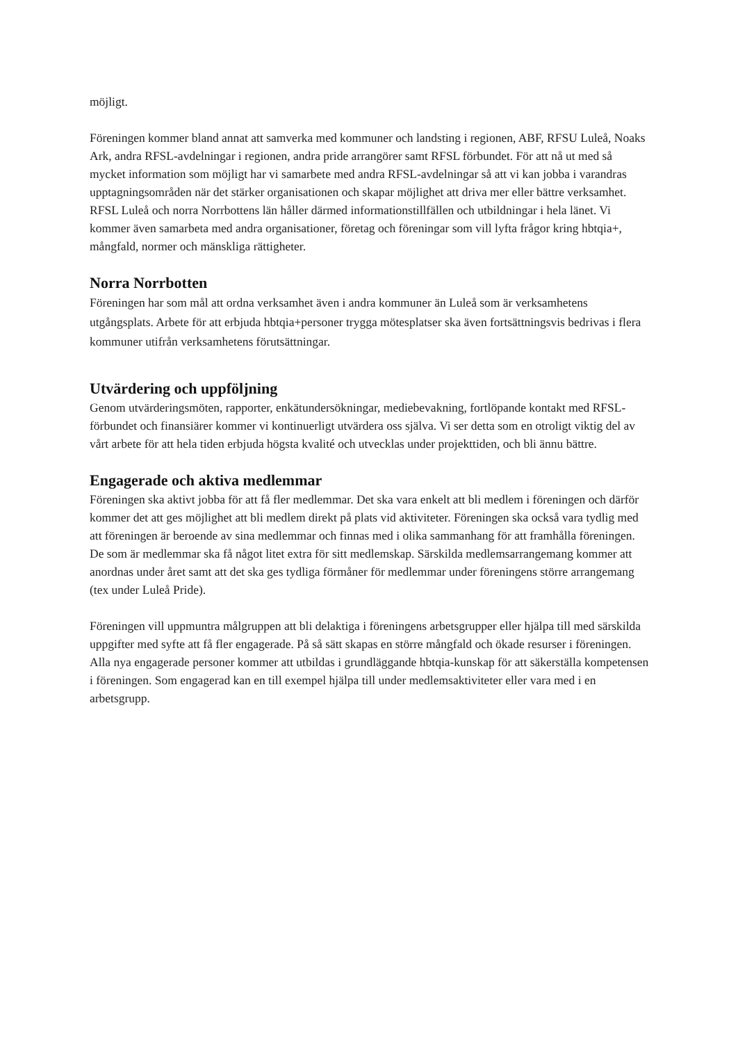möjligt.
Föreningen kommer bland annat att samverka med kommuner och landsting i regionen, ABF, RFSU Luleå, Noaks Ark, andra RFSL-avdelningar i regionen, andra pride arrangörer samt RFSL förbundet. För att nå ut med så mycket information som möjligt har vi samarbete med andra RFSL-avdelningar så att vi kan jobba i varandras upptagningsområden när det stärker organisationen och skapar möjlighet att driva mer eller bättre verksamhet. RFSL Luleå och norra Norrbottens län håller därmed informationstillfällen och utbildningar i hela länet. Vi kommer även samarbeta med andra organisationer, företag och föreningar som vill lyfta frågor kring hbtqia+, mångfald, normer och mänskliga rättigheter.
Norra Norrbotten
Föreningen har som mål att ordna verksamhet även i andra kommuner än Luleå som är verksamhetens utgångsplats. Arbete för att erbjuda hbtqia+personer trygga mötesplatser ska även fortsättningsvis bedrivas i flera kommuner utifrån verksamhetens förutsättningar.
Utvärdering och uppföljning
Genom utvärderingsmöten, rapporter, enkätundersökningar, mediebevakning, fortlöpande kontakt med RFSL-förbundet och finansiärer kommer vi kontinuerligt utvärdera oss själva. Vi ser detta som en otroligt viktig del av vårt arbete för att hela tiden erbjuda högsta kvalité och utvecklas under projekttiden, och bli ännu bättre.
Engagerade och aktiva medlemmar
Föreningen ska aktivt jobba för att få fler medlemmar. Det ska vara enkelt att bli medlem i föreningen och därför kommer det att ges möjlighet att bli medlem direkt på plats vid aktiviteter. Föreningen ska också vara tydlig med att föreningen är beroende av sina medlemmar och finnas med i olika sammanhang för att framhålla föreningen. De som är medlemmar ska få något litet extra för sitt medlemskap. Särskilda medlemsarrangemang kommer att anordnas under året samt att det ska ges tydliga förmåner för medlemmar under föreningens större arrangemang (tex under Luleå Pride).
Föreningen vill uppmuntra målgruppen att bli delaktiga i föreningens arbetsgrupper eller hjälpa till med särskilda uppgifter med syfte att få fler engagerade. På så sätt skapas en större mångfald och ökade resurser i föreningen. Alla nya engagerade personer kommer att utbildas i grundläggande hbtqia-kunskap för att säkerställa kompetensen i föreningen. Som engagerad kan en till exempel hjälpa till under medlemsaktiviteter eller vara med i en arbetsgrupp.